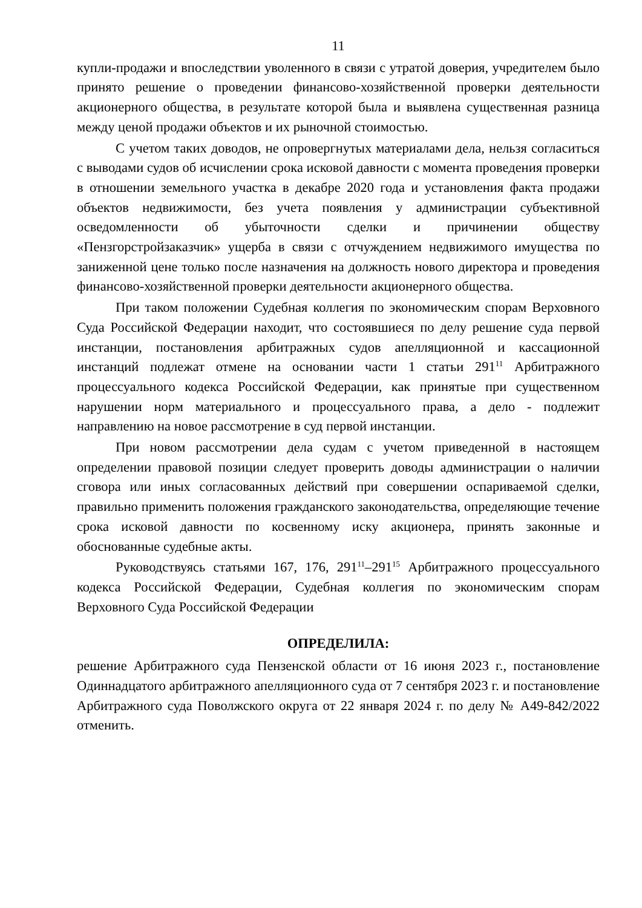11
купли-продажи и впоследствии уволенного в связи с утратой доверия, учредителем было принято решение о проведении финансово-хозяйственной проверки деятельности акционерного общества, в результате которой была и выявлена существенная разница между ценой продажи объектов и их рыночной стоимостью.
С учетом таких доводов, не опровергнутых материалами дела, нельзя согласиться с выводами судов об исчислении срока исковой давности с момента проведения проверки в отношении земельного участка в декабре 2020 года и установления факта продажи объектов недвижимости, без учета появления у администрации субъективной осведомленности об убыточности сделки и причинении обществу «Пензгорстройзаказчик» ущерба в связи с отчуждением недвижимого имущества по заниженной цене только после назначения на должность нового директора и проведения финансово-хозяйственной проверки деятельности акционерного общества.
При таком положении Судебная коллегия по экономическим спорам Верховного Суда Российской Федерации находит, что состоявшиеся по делу решение суда первой инстанции, постановления арбитражных судов апелляционной и кассационной инстанций подлежат отмене на основании части 1 статьи 291<sup>11</sup> Арбитражного процессуального кодекса Российской Федерации, как принятые при существенном нарушении норм материального и процессуального права, а дело - подлежит направлению на новое рассмотрение в суд первой инстанции.
При новом рассмотрении дела судам с учетом приведенной в настоящем определении правовой позиции следует проверить доводы администрации о наличии сговора или иных согласованных действий при совершении оспариваемой сделки, правильно применить положения гражданского законодательства, определяющие течение срока исковой давности по косвенному иску акционера, принять законные и обоснованные судебные акты.
Руководствуясь статьями 167, 176, 291<sup>11</sup>–291<sup>15</sup> Арбитражного процессуального кодекса Российской Федерации, Судебная коллегия по экономическим спорам Верховного Суда Российской Федерации
ОПРЕДЕЛИЛА:
решение Арбитражного суда Пензенской области от 16 июня 2023 г., постановление Одиннадцатого арбитражного апелляционного суда от 7 сентября 2023 г. и постановление Арбитражного суда Поволжского округа от 22 января 2024 г. по делу № А49-842/2022 отменить.